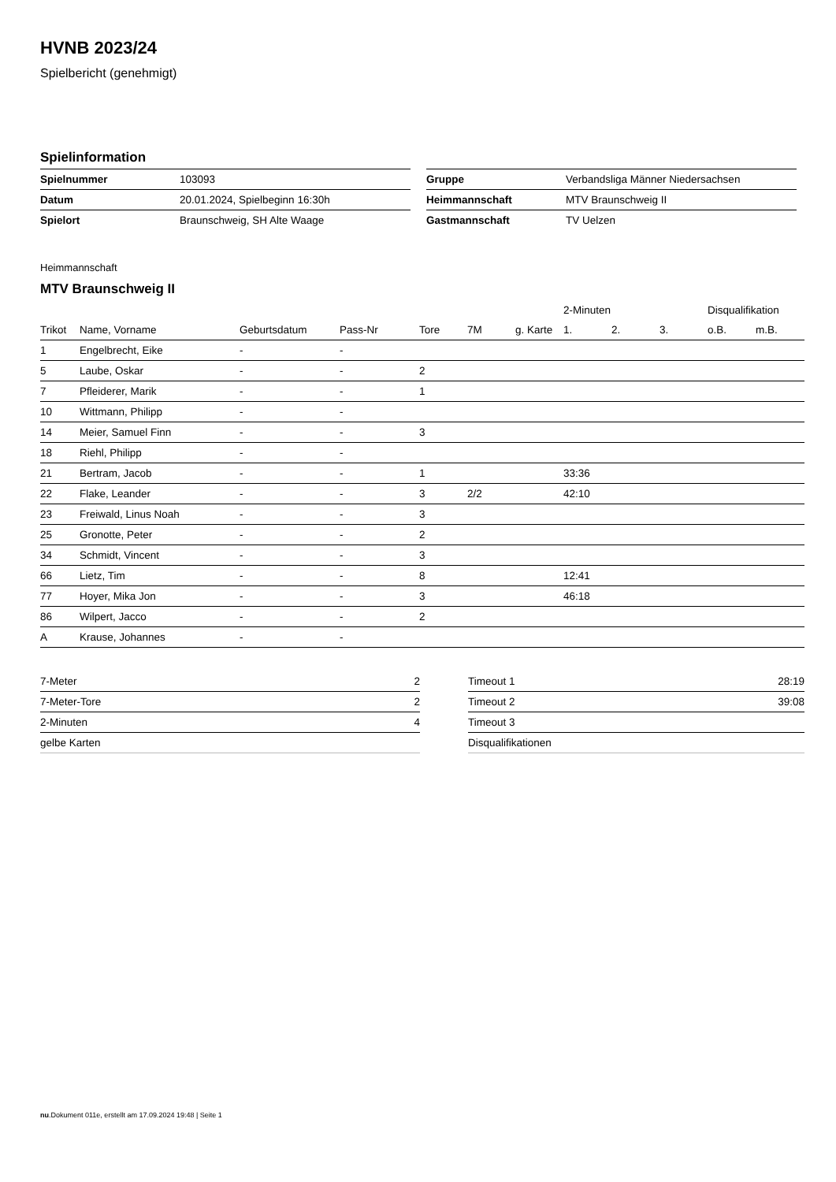HVNB 2023/24
Spielbericht (genehmigt)
Spielinformation
| Spielnummer | 103093 |
| Datum | 20.01.2024, Spielbeginn 16:30h |
| Spielort | Braunschweig, SH Alte Waage |
| Gruppe | Verbandsliga Männer Niedersachsen |
| Heimmannschaft | MTV Braunschweig II |
| Gastmannschaft | TV Uelzen |
Heimmannschaft
MTV Braunschweig II
| | | | | | | | 2-Minuten | | | Disqualifikation | |
| --- | --- | --- | --- | --- | --- | --- | --- | --- | --- | --- | --- |
| Trikot | Name, Vorname | Geburtsdatum | Pass-Nr | Tore | 7M | g. Karte | 1. | 2. | 3. | o.B. | m.B. |
| 1 | Engelbrecht, Eike | - | - | | | | | | | | |
| 5 | Laube, Oskar | - | - | 2 | | | | | | | |
| 7 | Pfleiderer, Marik | - | - | 1 | | | | | | | |
| 10 | Wittmann, Philipp | - | - | | | | | | | | |
| 14 | Meier, Samuel Finn | - | - | 3 | | | | | | | |
| 18 | Riehl, Philipp | - | - | | | | | | | | |
| 21 | Bertram, Jacob | - | - | 1 | | | 33:36 | | | | |
| 22 | Flake, Leander | - | - | 3 | 2/2 | | 42:10 | | | | |
| 23 | Freiwald, Linus Noah | - | - | 3 | | | | | | | |
| 25 | Gronotte, Peter | - | - | 2 | | | | | | | |
| 34 | Schmidt, Vincent | - | - | 3 | | | | | | | |
| 66 | Lietz, Tim | - | - | 8 | | | 12:41 | | | | |
| 77 | Hoyer, Mika Jon | - | - | 3 | | | 46:18 | | | | |
| 86 | Wilpert, Jacco | - | - | 2 | | | | | | | |
| A | Krause, Johannes | - | - | | | | | | | | |
| 7-Meter | 2 |
| 7-Meter-Tore | 2 |
| 2-Minuten | 4 |
| gelbe Karten | |
| Timeout 1 | 28:19 |
| Timeout 2 | 39:08 |
| Timeout 3 | |
| Disqualifikationen | |
nu.Dokument 011e, erstellt am 17.09.2024 19:48 | Seite 1